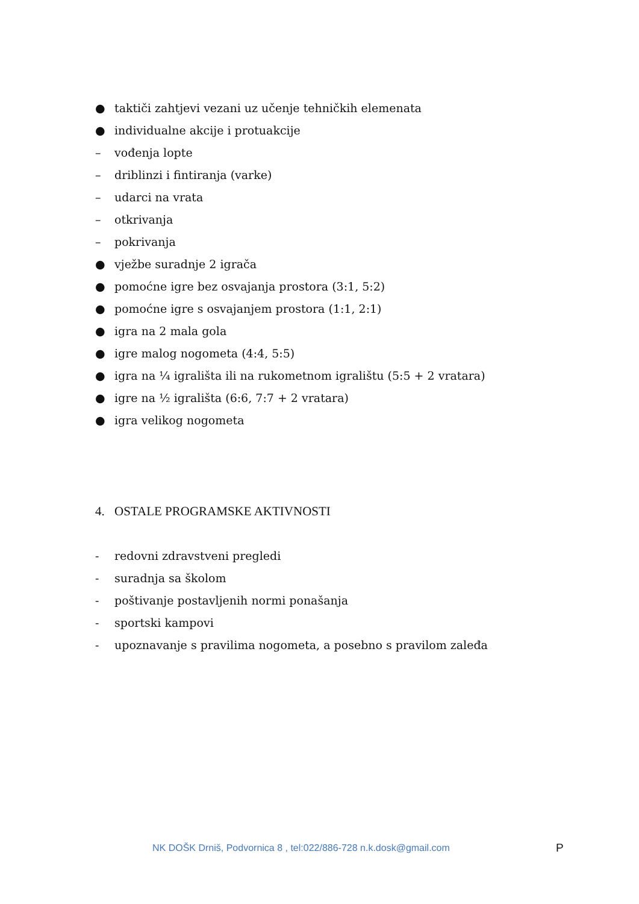● taktiči zahtjevi vezani uz učenje tehničkih elemenata
● individualne akcije i protuakcije
– vođenja lopte
– driblinzi i fintiranja (varke)
– udarci na vrata
– otkrivanja
– pokrivanja
● vježbe suradnje 2 igrača
● pomoćne igre bez osvajanja prostora (3:1, 5:2)
● pomoćne igre s osvajanjem prostora (1:1, 2:1)
● igra na 2 mala gola
● igre malog nogometa (4:4, 5:5)
● igra na ¼ igrališta ili na rukometnom igralištu (5:5 + 2 vratara)
● igre na ½ igrališta (6:6, 7:7 + 2 vratara)
● igra velikog nogometa
4. OSTALE PROGRAMSKE AKTIVNOSTI
- redovni zdravstveni pregledi
- suradnja sa školom
- poštivanje postavljenih normi ponašanja
- sportski kampovi
- upoznavanje s pravilima nogometa, a posebno s pravilom zaleđa
NK DOŠK Drniš, Podvornica 8 , tel:022/886-728 n.k.dosk@gmail.com
P